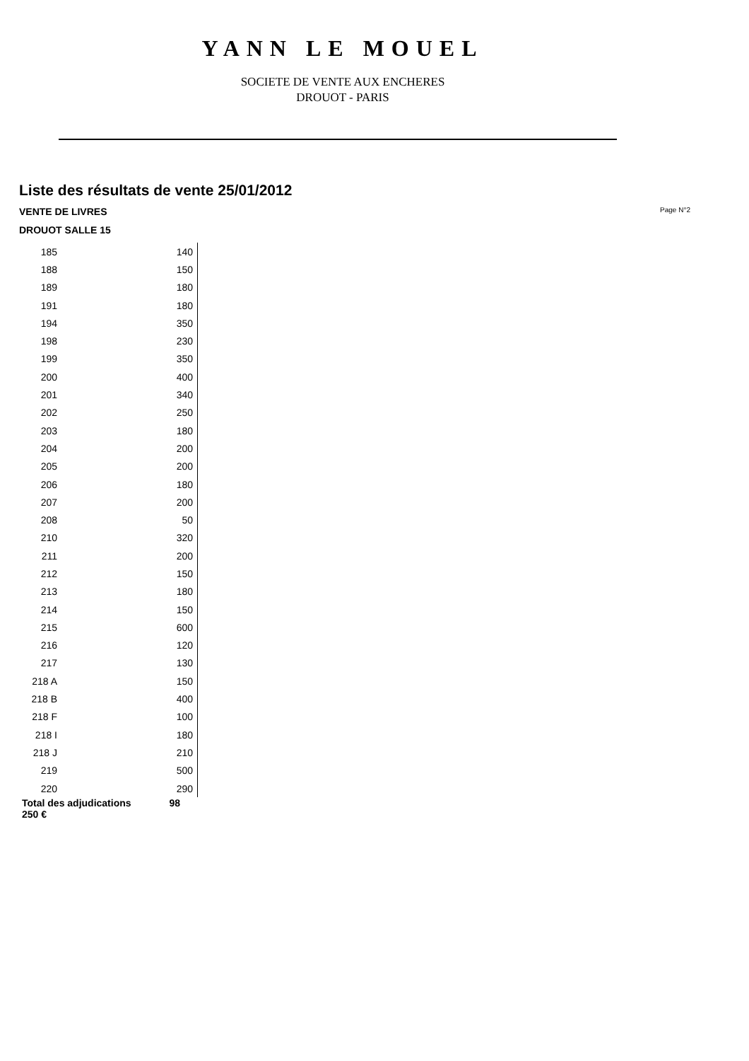YANN LE MOUEL
SOCIETE DE VENTE AUX ENCHERES
DROUOT - PARIS
Liste des résultats de vente 25/01/2012
VENTE DE LIVRES Page N°2
DROUOT SALLE 15
| 185 | 140 |
| 188 | 150 |
| 189 | 180 |
| 191 | 180 |
| 194 | 350 |
| 198 | 230 |
| 199 | 350 |
| 200 | 400 |
| 201 | 340 |
| 202 | 250 |
| 203 | 180 |
| 204 | 200 |
| 205 | 200 |
| 206 | 180 |
| 207 | 200 |
| 208 | 50 |
| 210 | 320 |
| 211 | 200 |
| 212 | 150 |
| 213 | 180 |
| 214 | 150 |
| 215 | 600 |
| 216 | 120 |
| 217 | 130 |
| 218 A | 150 |
| 218 B | 400 |
| 218 F | 100 |
| 218 I | 180 |
| 218 J | 210 |
| 219 | 500 |
| 220 | 290 |
| Total des adjudications 98 250 € | |